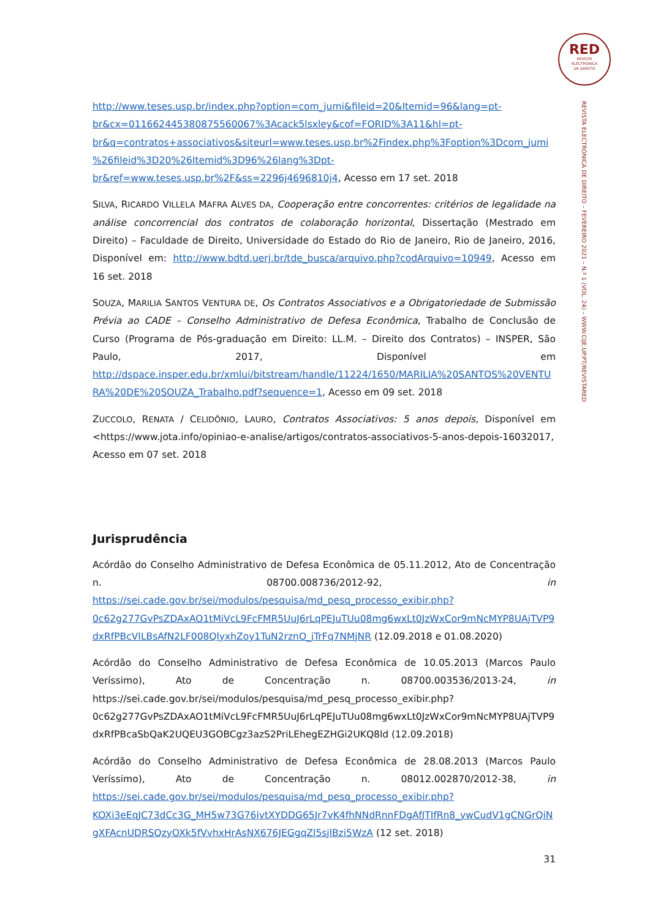RED
REVISTA
ELECTRÓNICA
DE DIREITO
REVISTA ELECTRÓNICA DE DIREITO – FEVEREIRO 2021 – N.º 1 (VOL. 24) – WWW.CIJE.UP.PT/REVISTARED
http://www.teses.usp.br/index.php?option=com_jumi&fileid=20&Itemid=96&lang=pt-br&cx=011662445380875560067%3Acack5lsxley&cof=FORID%3A11&hl=pt-br&q=contratos+associativos&siteurl=www.teses.usp.br%2Findex.php%3Foption%3Dcom_jumi%26fileid%3D20%26Itemid%3D96%26lang%3Dpt-br&ref=www.teses.usp.br%2F&ss=2296j4696810j4, Acesso em 17 set. 2018
SILVA, RICARDO VILLELA MAFRA ALVES DA, Cooperação entre concorrentes: critérios de legalidade na análise concorrencial dos contratos de colaboração horizontal, Dissertação (Mestrado em Direito) – Faculdade de Direito, Universidade do Estado do Rio de Janeiro, Rio de Janeiro, 2016, Disponível em: http://www.bdtd.uerj.br/tde_busca/arquivo.php?codArquivo=10949, Acesso em 16 set. 2018
SOUZA, MARILIA SANTOS VENTURA DE, Os Contratos Associativos e a Obrigatoriedade de Submissão Prévia ao CADE – Conselho Administrativo de Defesa Econômica, Trabalho de Conclusão de Curso (Programa de Pós-graduação em Direito: LL.M. – Direito dos Contratos) – INSPER, São Paulo, 2017, Disponível em http://dspace.insper.edu.br/xmlui/bitstream/handle/11224/1650/MARILIA%20SANTOS%20VENTURA%20DE%20SOUZA_Trabalho.pdf?sequence=1, Acesso em 09 set. 2018
ZUCCOLO, RENATA / CELIDÔNIO, LAURO, Contratos Associativos: 5 anos depois, Disponível em <https://www.jota.info/opiniao-e-analise/artigos/contratos-associativos-5-anos-depois-16032017, Acesso em 07 set. 2018
Jurisprudência
Acórdão do Conselho Administrativo de Defesa Econômica de 05.11.2012, Ato de Concentração n. 08700.008736/2012-92, in https://sei.cade.gov.br/sei/modulos/pesquisa/md_pesq_processo_exibir.php?0c62g277GvPsZDAxAO1tMiVcL9FcFMR5UuJ6rLqPEJuTUu08mg6wxLt0JzWxCor9mNcMYP8UAjTVP9dxRfPBcVILBsAfN2LF008QlyxhZoy1TuN2rznO_jTrFq7NMjNR (12.09.2018 e 01.08.2020)
Acórdão do Conselho Administrativo de Defesa Econômica de 10.05.2013 (Marcos Paulo Veríssimo), Ato de Concentração n. 08700.003536/2013-24, in https://sei.cade.gov.br/sei/modulos/pesquisa/md_pesq_processo_exibir.php?0c62g277GvPsZDAxAO1tMiVcL9FcFMR5UuJ6rLqPEJuTUu08mg6wxLt0JzWxCor9mNcMYP8UAjTVP9dxRfPBcaSbQaK2UQEU3GOBCgz3azS2PriLEhegEZHGi2UKQ8ld (12.09.2018)
Acórdão do Conselho Administrativo de Defesa Econômica de 28.08.2013 (Marcos Paulo Veríssimo), Ato de Concentração n. 08012.002870/2012-38, in https://sei.cade.gov.br/sei/modulos/pesquisa/md_pesq_processo_exibir.php?KOXi3eEqJC73dCc3G_MH5w73G76ivtXYDDG65Jr7vK4fhNNdRnnFDgAfJTIfRn8_ywCudV1gCNGrQiNgXFAcnUDRSQzyOXk5fVvhxHrAsNX676JEGgqZl5sjlBzi5WzA (12 set. 2018)
31